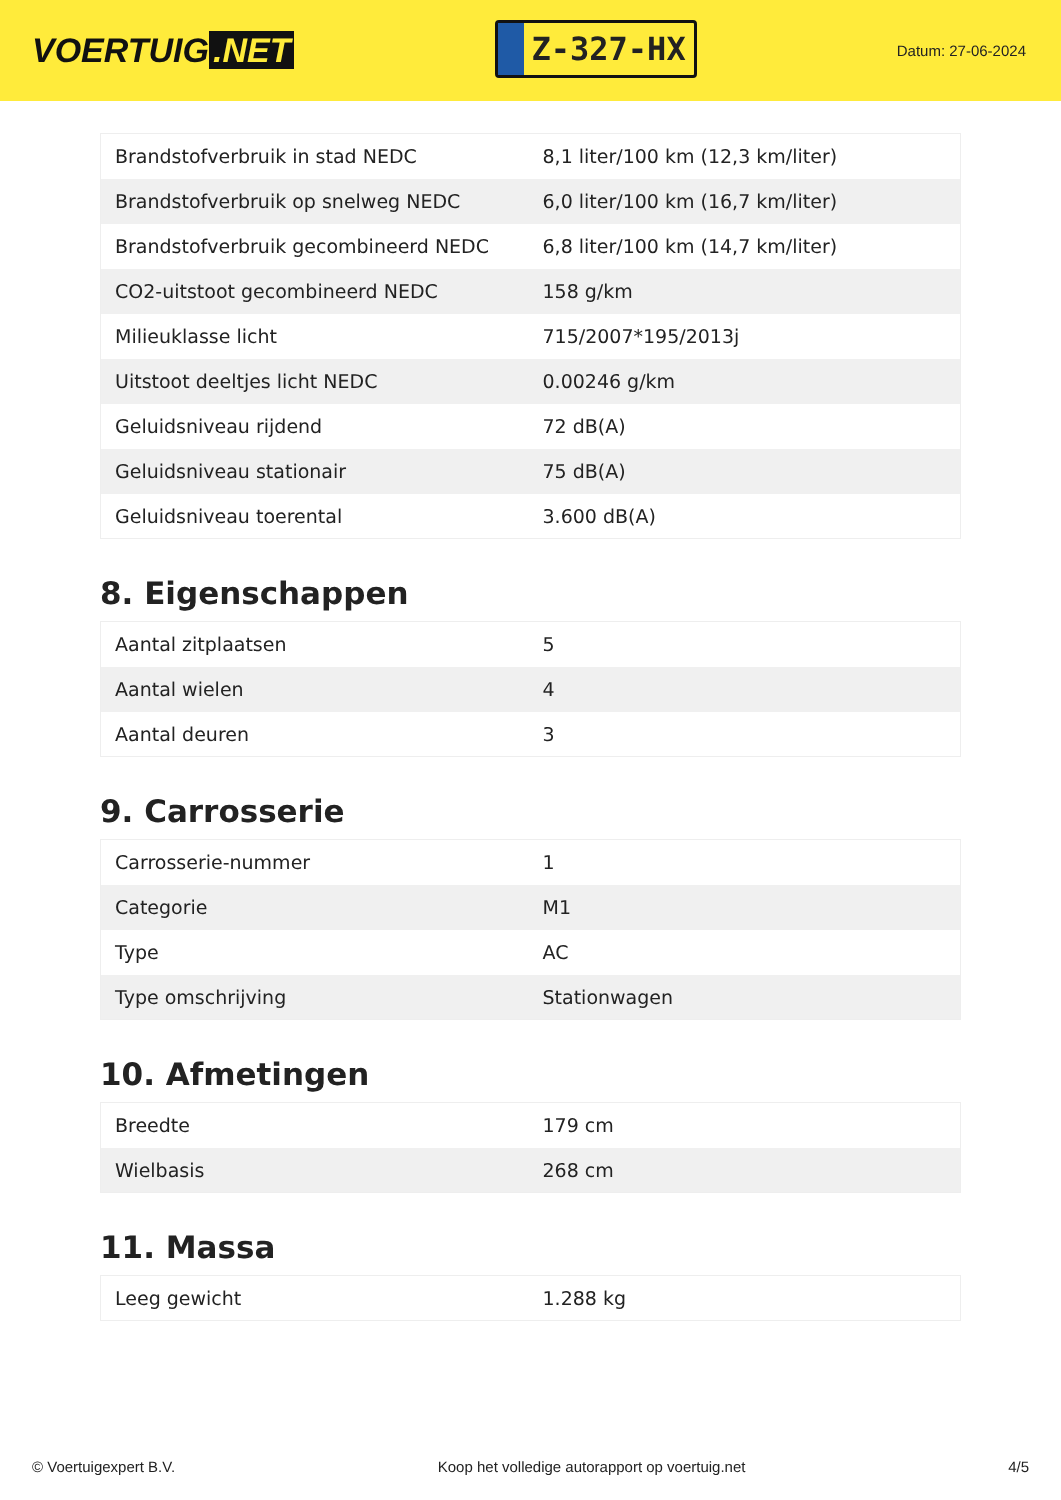VOERTUIG.NET
Z-327-HX
Datum: 27-06-2024
| Brandstofverbruik in stad NEDC | 8,1 liter/100 km (12,3 km/liter) |
| Brandstofverbruik op snelweg NEDC | 6,0 liter/100 km (16,7 km/liter) |
| Brandstofverbruik gecombineerd NEDC | 6,8 liter/100 km (14,7 km/liter) |
| CO2-uitstoot gecombineerd NEDC | 158 g/km |
| Milieuklasse licht | 715/2007*195/2013j |
| Uitstoot deeltjes licht NEDC | 0.00246 g/km |
| Geluidsniveau rijdend | 72 dB(A) |
| Geluidsniveau stationair | 75 dB(A) |
| Geluidsniveau toerental | 3.600 dB(A) |
8. Eigenschappen
| Aantal zitplaatsen | 5 |
| Aantal wielen | 4 |
| Aantal deuren | 3 |
9. Carrosserie
| Carrosserie-nummer | 1 |
| Categorie | M1 |
| Type | AC |
| Type omschrijving | Stationwagen |
10. Afmetingen
| Breedte | 179 cm |
| Wielbasis | 268 cm |
11. Massa
| Leeg gewicht | 1.288 kg |
© Voertuigexpert B.V. Koop het volledige autorapport op voertuig.net 4/5